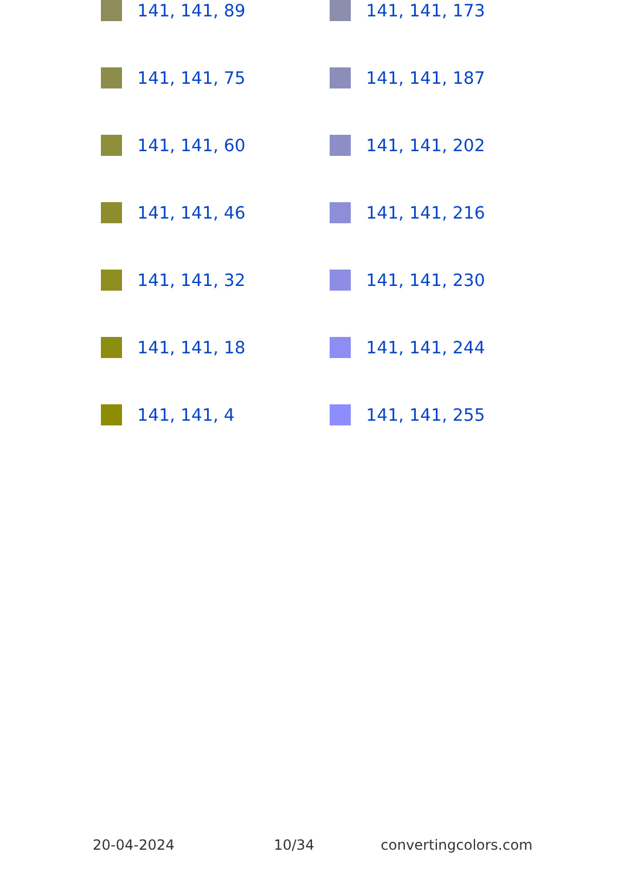141, 141, 89 141, 141, 173
141, 141, 75 141, 141, 187
141, 141, 60 141, 141, 202
141, 141, 46 141, 141, 216
141, 141, 32 141, 141, 230
141, 141, 18 141, 141, 244
141, 141, 4 141, 141, 255
20-04-2024 10/34 convertingcolors.com